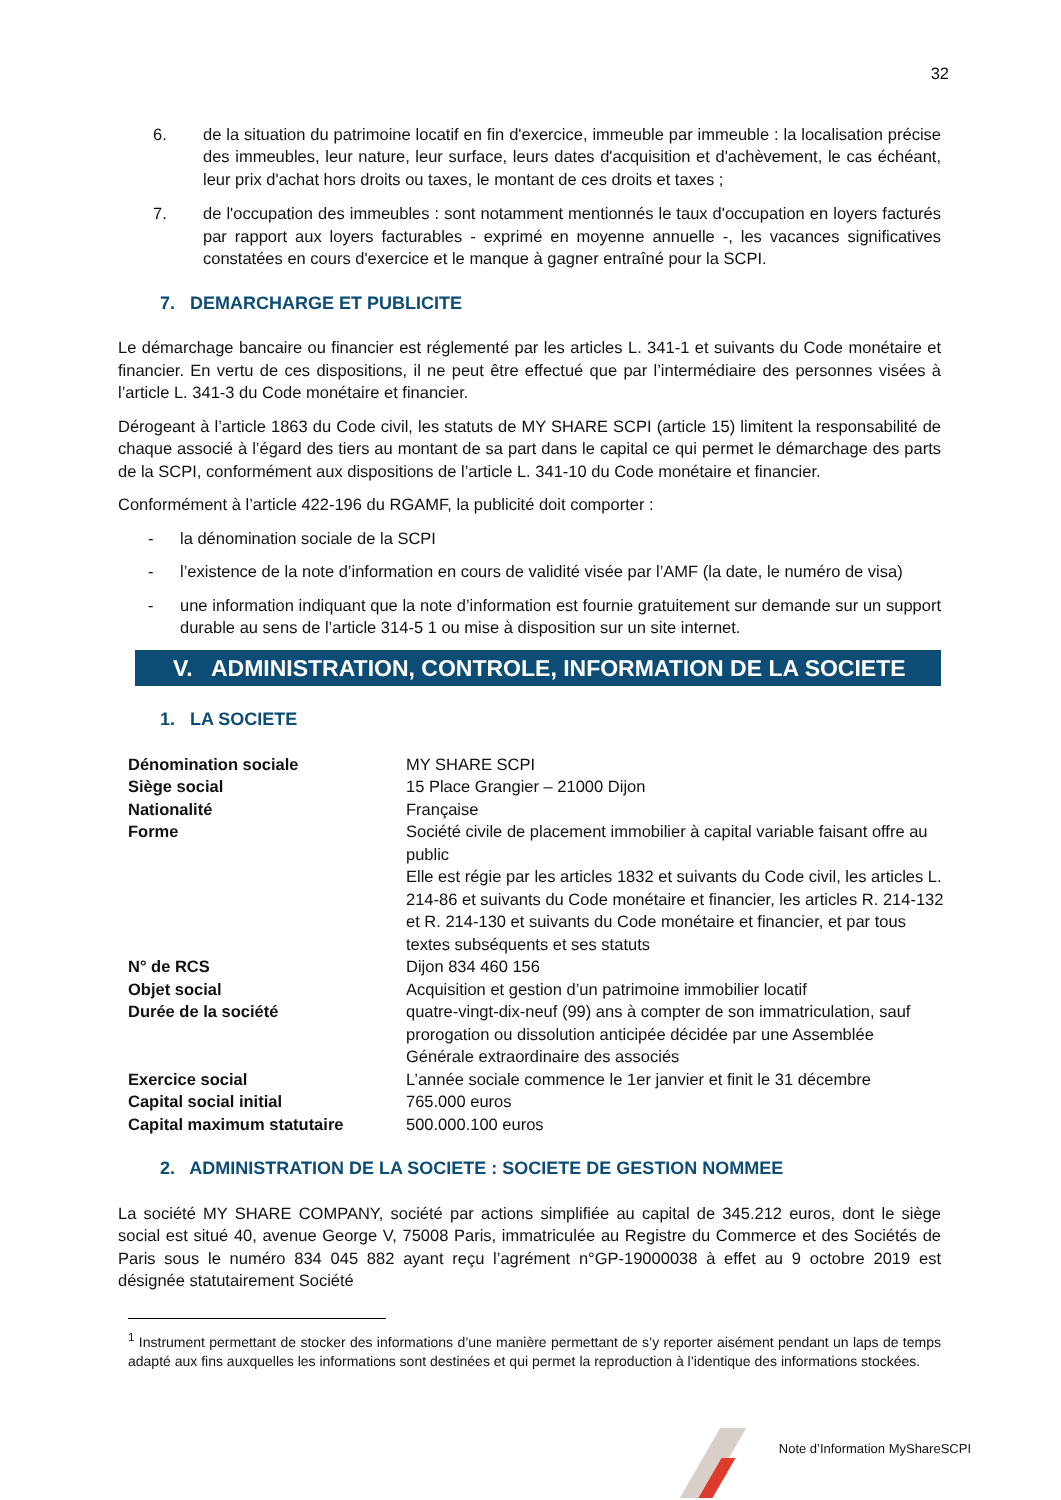32
6. de la situation du patrimoine locatif en fin d'exercice, immeuble par immeuble : la localisation précise des immeubles, leur nature, leur surface, leurs dates d'acquisition et d'achèvement, le cas échéant, leur prix d'achat hors droits ou taxes, le montant de ces droits et taxes ;
7. de l'occupation des immeubles : sont notamment mentionnés le taux d'occupation en loyers facturés par rapport aux loyers facturables - exprimé en moyenne annuelle -, les vacances significatives constatées en cours d'exercice et le manque à gagner entraîné pour la SCPI.
7. DEMARCHARGE ET PUBLICITE
Le démarchage bancaire ou financier est réglementé par les articles L. 341-1 et suivants du Code monétaire et financier. En vertu de ces dispositions, il ne peut être effectué que par l’intermédiaire des personnes visées à l’article L. 341-3 du Code monétaire et financier.
Dérogeant à l’article 1863 du Code civil, les statuts de MY SHARE SCPI (article 15) limitent la responsabilité de chaque associé à l’égard des tiers au montant de sa part dans le capital ce qui permet le démarchage des parts de la SCPI, conformément aux dispositions de l’article L. 341-10 du Code monétaire et financier.
Conformément à l’article 422-196 du RGAMF, la publicité doit comporter :
- la dénomination sociale de la SCPI
- l’existence de la note d’information en cours de validité visée par l’AMF (la date, le numéro de visa)
- une information indiquant que la note d’information est fournie gratuitement sur demande sur un support durable au sens de l’article 314-5 1 ou mise à disposition sur un site internet.
V. ADMINISTRATION, CONTROLE, INFORMATION DE LA SOCIETE
1. LA SOCIETE
| Dénomination sociale | MY SHARE SCPI |
| Siège social | 15 Place Grangier – 21000 Dijon |
| Nationalité | Française |
| Forme | Société civile de placement immobilier à capital variable faisant offre au public Elle est régie par les articles 1832 et suivants du Code civil, les articles L. 214-86 et suivants du Code monétaire et financier, les articles R. 214-132 et R. 214-130 et suivants du Code monétaire et financier, et par tous textes subséquents et ses statuts |
| N° de RCS | Dijon 834 460 156 |
| Objet social | Acquisition et gestion d’un patrimoine immobilier locatif |
| Durée de la société | quatre-vingt-dix-neuf (99) ans à compter de son immatriculation, sauf prorogation ou dissolution anticipée décidée par une Assemblée Générale extraordinaire des associés |
| Exercice social | L’année sociale commence le 1er janvier et finit le 31 décembre |
| Capital social initial | 765.000 euros |
| Capital maximum statutaire | 500.000.100 euros |
2. ADMINISTRATION DE LA SOCIETE : SOCIETE DE GESTION NOMMEE
La société MY SHARE COMPANY, société par actions simplifiée au capital de 345.212 euros, dont le siège social est situé 40, avenue George V, 75008 Paris, immatriculée au Registre du Commerce et des Sociétés de Paris sous le numéro 834 045 882 ayant reçu l’agrément n°GP-19000038 à effet au 9 octobre 2019 est désignée statutairement Société
<sup>1</sup> Instrument permettant de stocker des informations d’une manière permettant de s’y reporter aisément pendant un laps de temps adapté aux fins auxquelles les informations sont destinées et qui permet la reproduction à l’identique des informations stockées.
Note d’Information MyShareSCPI